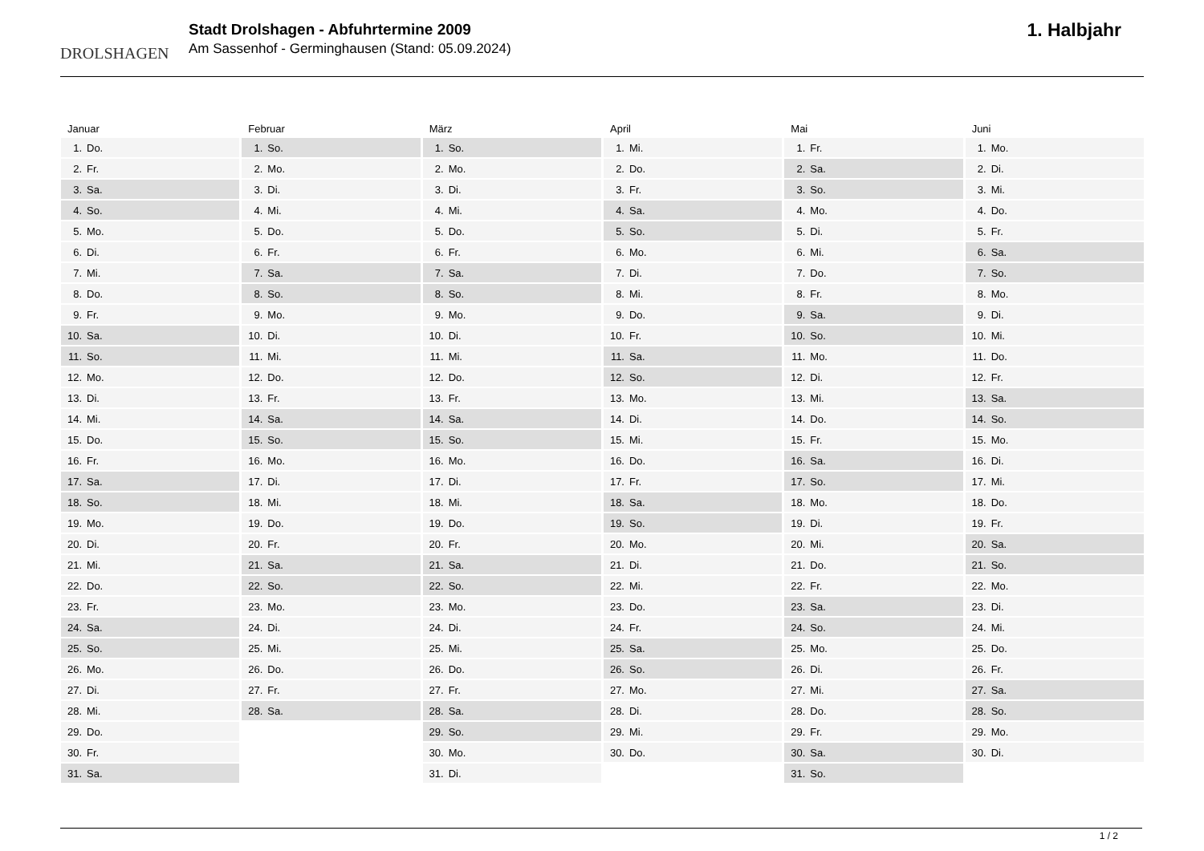DROLSHAGEN
Stadt Drolshagen - Abfuhrtermine 2009
Am Sassenhof - Germinghausen (Stand: 05.09.2024)
1. Halbjahr
Januar
| 1. | Do. |
| 2. | Fr. |
| 3. | Sa. |
| 4. | So. |
| 5. | Mo. |
| 6. | Di. |
| 7. | Mi. |
| 8. | Do. |
| 9. | Fr. |
| 10. | Sa. |
| 11. | So. |
| 12. | Mo. |
| 13. | Di. |
| 14. | Mi. |
| 15. | Do. |
| 16. | Fr. |
| 17. | Sa. |
| 18. | So. |
| 19. | Mo. |
| 20. | Di. |
| 21. | Mi. |
| 22. | Do. |
| 23. | Fr. |
| 24. | Sa. |
| 25. | So. |
| 26. | Mo. |
| 27. | Di. |
| 28. | Mi. |
| 29. | Do. |
| 30. | Fr. |
| 31. | Sa. |
Februar
| 1. | So. |
| 2. | Mo. |
| 3. | Di. |
| 4. | Mi. |
| 5. | Do. |
| 6. | Fr. |
| 7. | Sa. |
| 8. | So. |
| 9. | Mo. |
| 10. | Di. |
| 11. | Mi. |
| 12. | Do. |
| 13. | Fr. |
| 14. | Sa. |
| 15. | So. |
| 16. | Mo. |
| 17. | Di. |
| 18. | Mi. |
| 19. | Do. |
| 20. | Fr. |
| 21. | Sa. |
| 22. | So. |
| 23. | Mo. |
| 24. | Di. |
| 25. | Mi. |
| 26. | Do. |
| 27. | Fr. |
| 28. | Sa. |
März
| 1. | So. |
| 2. | Mo. |
| 3. | Di. |
| 4. | Mi. |
| 5. | Do. |
| 6. | Fr. |
| 7. | Sa. |
| 8. | So. |
| 9. | Mo. |
| 10. | Di. |
| 11. | Mi. |
| 12. | Do. |
| 13. | Fr. |
| 14. | Sa. |
| 15. | So. |
| 16. | Mo. |
| 17. | Di. |
| 18. | Mi. |
| 19. | Do. |
| 20. | Fr. |
| 21. | Sa. |
| 22. | So. |
| 23. | Mo. |
| 24. | Di. |
| 25. | Mi. |
| 26. | Do. |
| 27. | Fr. |
| 28. | Sa. |
| 29. | So. |
| 30. | Mo. |
| 31. | Di. |
April
| 1. | Mi. |
| 2. | Do. |
| 3. | Fr. |
| 4. | Sa. |
| 5. | So. |
| 6. | Mo. |
| 7. | Di. |
| 8. | Mi. |
| 9. | Do. |
| 10. | Fr. |
| 11. | Sa. |
| 12. | So. |
| 13. | Mo. |
| 14. | Di. |
| 15. | Mi. |
| 16. | Do. |
| 17. | Fr. |
| 18. | Sa. |
| 19. | So. |
| 20. | Mo. |
| 21. | Di. |
| 22. | Mi. |
| 23. | Do. |
| 24. | Fr. |
| 25. | Sa. |
| 26. | So. |
| 27. | Mo. |
| 28. | Di. |
| 29. | Mi. |
| 30. | Do. |
Mai
| 1. | Fr. |
| 2. | Sa. |
| 3. | So. |
| 4. | Mo. |
| 5. | Di. |
| 6. | Mi. |
| 7. | Do. |
| 8. | Fr. |
| 9. | Sa. |
| 10. | So. |
| 11. | Mo. |
| 12. | Di. |
| 13. | Mi. |
| 14. | Do. |
| 15. | Fr. |
| 16. | Sa. |
| 17. | So. |
| 18. | Mo. |
| 19. | Di. |
| 20. | Mi. |
| 21. | Do. |
| 22. | Fr. |
| 23. | Sa. |
| 24. | So. |
| 25. | Mo. |
| 26. | Di. |
| 27. | Mi. |
| 28. | Do. |
| 29. | Fr. |
| 30. | Sa. |
| 31. | So. |
Juni
| 1. | Mo. |
| 2. | Di. |
| 3. | Mi. |
| 4. | Do. |
| 5. | Fr. |
| 6. | Sa. |
| 7. | So. |
| 8. | Mo. |
| 9. | Di. |
| 10. | Mi. |
| 11. | Do. |
| 12. | Fr. |
| 13. | Sa. |
| 14. | So. |
| 15. | Mo. |
| 16. | Di. |
| 17. | Mi. |
| 18. | Do. |
| 19. | Fr. |
| 20. | Sa. |
| 21. | So. |
| 22. | Mo. |
| 23. | Di. |
| 24. | Mi. |
| 25. | Do. |
| 26. | Fr. |
| 27. | Sa. |
| 28. | So. |
| 29. | Mo. |
| 30. | Di. |
1 / 2